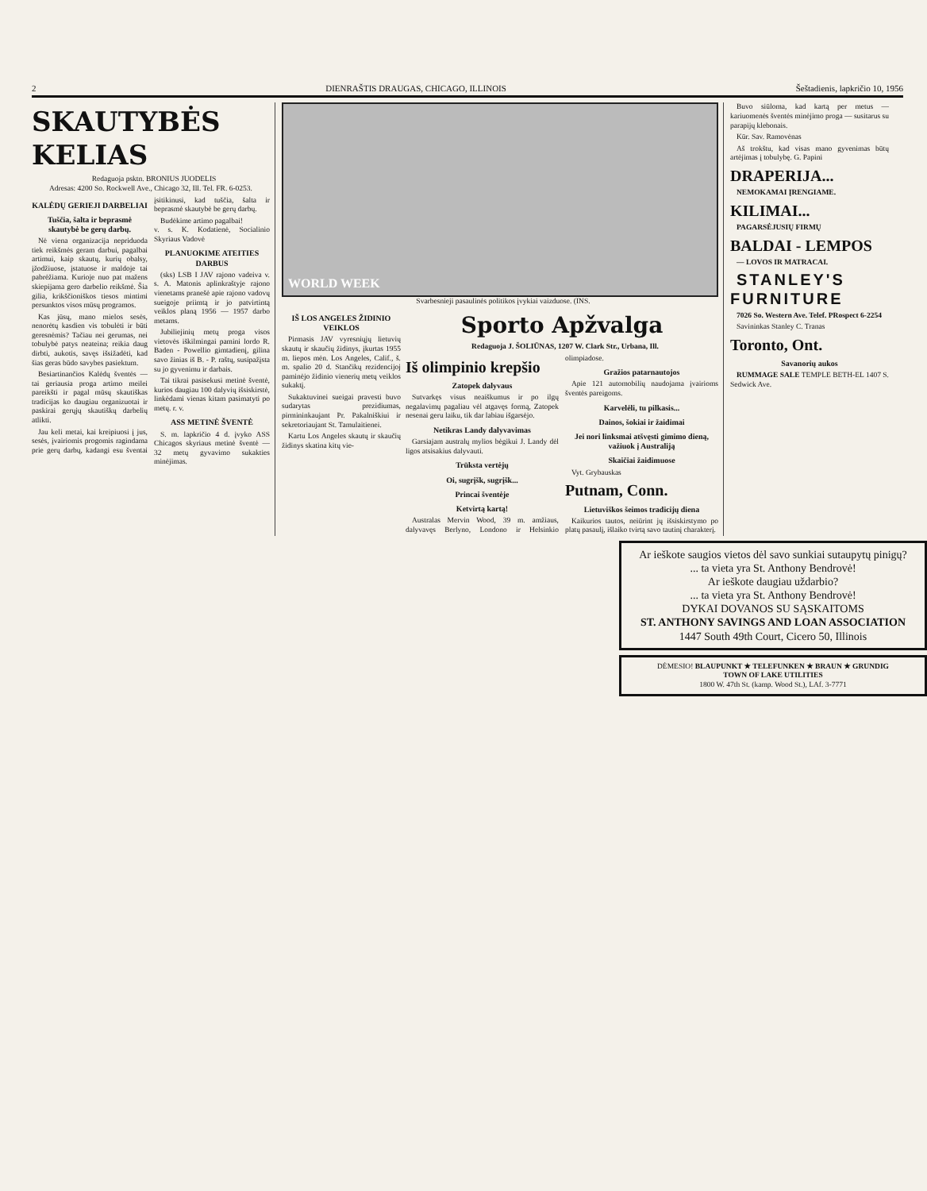2 DIENRAŠTIS DRAUGAS, CHICAGO, ILLINOIS Šeštadienis, lapkričio 10, 1956
SKAUTYBĖS KELIAS
Redaguoja psktn. BRONIUS JUODELIS
Adresas: 4200 So. Rockwell Ave., Chicago 32, Ill. Tel. FR. 6-0253.
KALĖDŲ GERIEJI DARBELIAI
Tuščia, šalta ir beprasmė skautybė be gerų darbų.
Nė viena organizacija nepriduoda tiek reikšmės geram darbui, pagalbai artimui, kaip skautų, kurių obalsy, įžodžiuose, įstatuose ir maldoje tai pabrėžiama. Kurioje nuo pat mažens skiepijama gero darbelio reikšmė. Šia gilia, krikščioniškos tiesos mintimi persunktos visos mūsų programos.
Kas jūsų, mano mielos sesės, nenorėtų kasdien vis tobulėti ir būti geresnėmis? Tačiau nei gerumas, nei tobulybė patys neateina; reikia daug dirbti, aukotis, savęs išsižadėti, kad šias geras būdo savybes pasiektum.
Besiartinančios Kalėdų šventės — tai geriausia proga artimo meilei pareikšti ir pagal mūsų skautiškas tradicijas ko daugiau organizuotai ir paskirai gerųjų skautiškų darbelių atlikti.
Jau keli metai, kai kreipiuosi į jus, sesės, įvairiomis progomis ragindama prie gerų darbų, kadangi esu šventai įsitikinusi, kad tuščia, šalta ir beprasmė skautybė be gerų darbų.
Budėkime artimo pagalbai!
v. s. K. Kodatienė, Socialinio Skyriaus Vadovė
PLANUOKIME ATEITIES DARBUS
(sks) LSB I JAV rajono vadeiva v. s. A. Matonis aplinkraštyje rajono vienetams pranešė apie rajono vadovų sueigoje priimtą ir jo patvirtintą veiklos planą 1956 — 1957 darbo metams.
Jubiliejinių metų proga visos vietovės iškilmingai pamini lordo R. Baden - Powellio gimtadienį, gilina savo žinias iš B. - P. raštų, susipažįsta su jo gyvenimu ir darbais.
Tai tikrai pasisekusi metinė šventė, kurios daugiau 100 dalyvių išsiskirstė, linkėdami vienas kitam pasimatyti po metų. r. v.
ASS METINĖ ŠVENTĖ
S. m. lapkričio 4 d. įvyko ASS Chicagos skyriaus metinė šventė — 32 metų gyvavimo sukakties minėjimas.
WORLD WEEK
Svarbesnieji pasaulinės politikos įvykiai vaizduose. (INS.
IŠ LOS ANGELES ŽIDINIO VEIKLOS
Pirmasis JAV vyresniųjų lietuvių skautų ir skaučių židinys, įkurtas 1955 m. liepos mėn. Los Angeles, Calif., š. m. spalio 20 d. Stančikų rezidencijoj paminėjo židinio vienerių metų veiklos sukaktį.
Sukaktuvinei sueigai pravesti buvo sudarytas prezidiumas, pirmininkaujant Pr. Pakalniškiui ir sekretoriaujant St. Tamulaitienei.
Kartu Los Angeles skautų ir skaučių židinys skatina kitų vie-
Sporto Apžvalga
Redaguoja J. ŠOLIŪNAS, 1207 W. Clark Str., Urbana, Ill.
Iš olimpinio krepšio
Zatopek dalyvaus
Sutvarkęs visus neaiškumus ir po ilgų negalavimų pagaliau vėl atgavęs formą, Zatopek nesenai geru laiku, tik dar labiau išgarsėjo.
Netikras Landy dalyvavimas
Garsiajam australų mylios bėgikui J. Landy dėl ligos atsisakius dalyvauti.
Trūksta vertėjų
Oi, sugrįšk, sugrįšk...
Princai šventėje
Ketvirtą kartą!
Australas Mervin Wood, 39 m. amžiaus, dalyvavęs Berlyno, Londono ir Helsinkio olimpiadose.
Gražios patarnautojos
Apie 121 automobilių naudojama įvairioms šventės pareigoms.
Karvelėli, tu pilkasis...
Dainos, šokiai ir žaidimai
Jei nori linksmai atšvęsti gimimo dieną, važiuok į Australiją
Skaičiai žaidimuose
Vyt. Grybauskas
Putnam, Conn.
Lietuviškos šeimos tradicijų diena
Kaikurios tautos, neiūrint jų išsiskirstymo po platų pasaulį, išlaiko tvirtą savo tautinį charakterį.
Buvo siūloma, kad kartą per metus — kariuomenės šventės minėjimo proga — susitarus su parapijų klebonais.
Kūr. Sav. Ramovėnas
Aš trokštu, kad visas mano gyvenimas būtų artėjimas į tobulybę. G. Papini
DRAPERIJA...
NEMOKAMAI ĮRENGIAME.
KILIMAI...
PAGARSĖJUSIŲ FIRMŲ
BALDAI - LEMPOS
— LOVOS IR MATRACAI.
STANLEY'S FURNITURE
7026 So. Western Ave. Telef. PRospect 6-2254
Savininkas Stanley C. Tranas
Toronto, Ont.
Savanorių aukos
RUMMAGE SALE TEMPLE BETH-EL 1407 S. Sedwick Ave.
Ar ieškote saugios vietos dėl savo sunkiai sutaupytų pinigų?
... ta vieta yra St. Anthony Bendrovė!
Ar ieškote daugiau uždarbio?
... ta vieta yra St. Anthony Bendrovė!
DYKAI DOVANOS SU SĄSKAITOMS
ST. ANTHONY SAVINGS AND LOAN ASSOCIATION
1447 South 49th Court, Cicero 50, Illinois
DĖMESIO! BLAUPUNKT ★ TELEFUNKEN ★ BRAUN ★ GRUNDIG
TOWN OF LAKE UTILITIES
1800 W. 47th St. (kamp. Wood St.), LAf. 3-7771